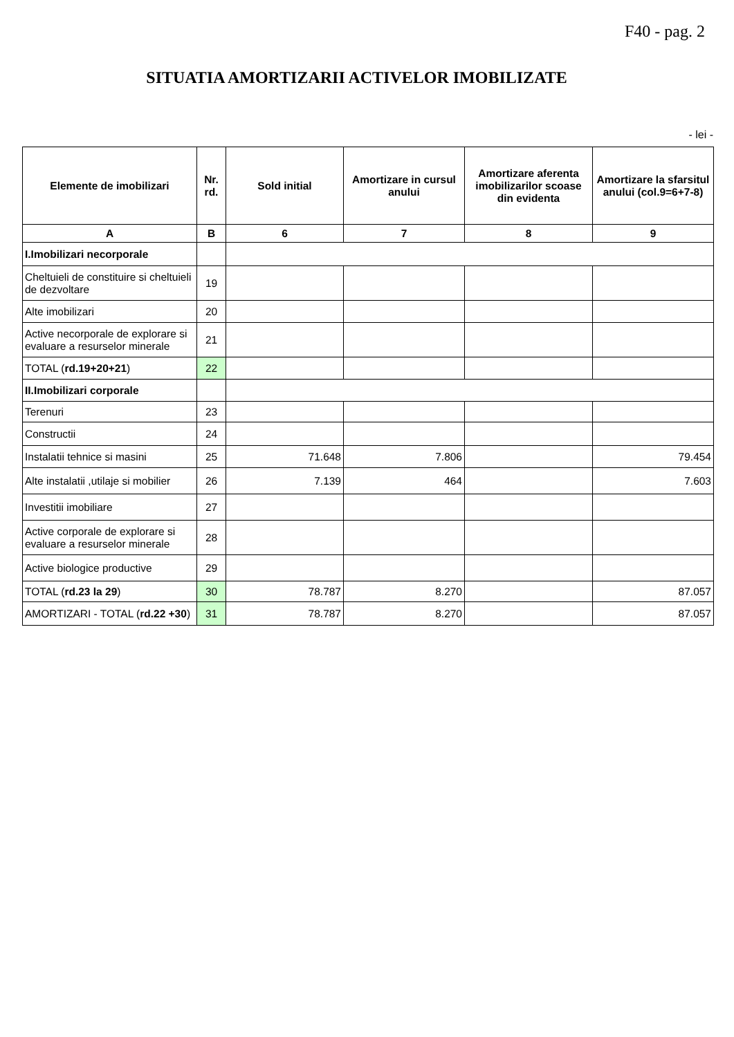F40 - pag. 2
SITUATIA AMORTIZARII ACTIVELOR IMOBILIZATE
- lei -
| Elemente de imobilizari | Nr. rd. | Sold initial | Amortizare in cursul anului | Amortizare aferenta imobilizarilor scoase din evidenta | Amortizare la sfarsitul anului (col.9=6+7-8) |
| --- | --- | --- | --- | --- | --- |
| A | B | 6 | 7 | 8 | 9 |
| I.Imobilizari necorporale | | | | | |
| Cheltuieli de constituire si cheltuieli de dezvoltare | 19 | | | | |
| Alte imobilizari | 20 | | | | |
| Active necorporale de explorare si evaluare a resurselor minerale | 21 | | | | |
| TOTAL ( rd.19+20+21 ) | 22 | | | | |
| II.Imobilizari corporale | | | | | |
| Terenuri | 23 | | | | |
| Constructii | 24 | | | | |
| Instalatii tehnice si masini | 25 | 71.648 | 7.806 | | 79.454 |
| Alte instalatii ,utilaje si mobilier | 26 | 7.139 | 464 | | 7.603 |
| Investitii imobiliare | 27 | | | | |
| Active corporale de explorare si evaluare a resurselor minerale | 28 | | | | |
| Active biologice productive | 29 | | | | |
| TOTAL ( rd.23 la 29 ) | 30 | 78.787 | 8.270 | | 87.057 |
| AMORTIZARI - TOTAL ( rd.22 +30 ) | 31 | 78.787 | 8.270 | | 87.057 |